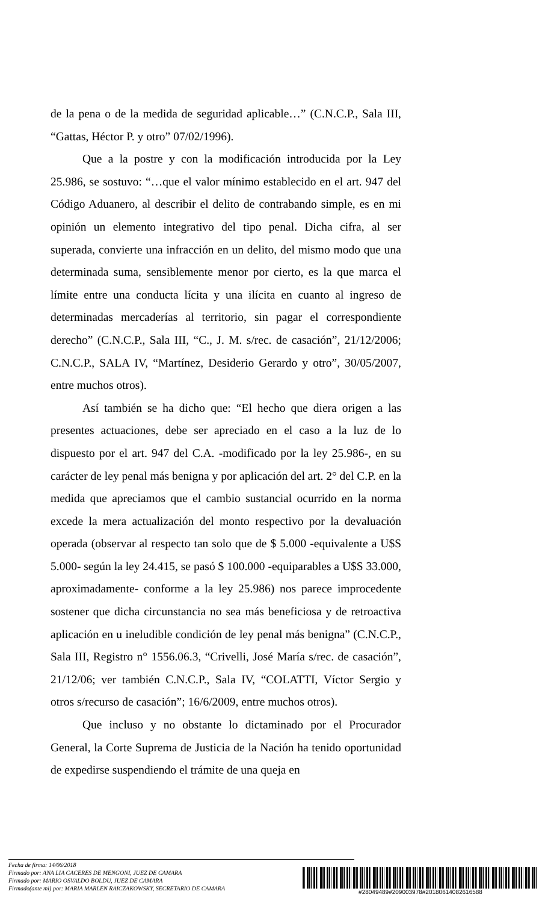de la pena o de la medida de seguridad aplicable…” (C.N.C.P., Sala III, “Gattas, Héctor P. y otro” 07/02/1996).
Que a la postre y con la modificación introducida por la Ley 25.986, se sostuvo: “…que el valor mínimo establecido en el art. 947 del Código Aduanero, al describir el delito de contrabando simple, es en mi opinión un elemento integrativo del tipo penal. Dicha cifra, al ser superada, convierte una infracción en un delito, del mismo modo que una determinada suma, sensiblemente menor por cierto, es la que marca el límite entre una conducta lícita y una ilícita en cuanto al ingreso de determinadas mercaderías al territorio, sin pagar el correspondiente derecho” (C.N.C.P., Sala III, “C., J. M. s/rec. de casación”, 21/12/2006; C.N.C.P., SALA IV, “Martínez, Desiderio Gerardo y otro”, 30/05/2007, entre muchos otros).
Así también se ha dicho que: “El hecho que diera origen a las presentes actuaciones, debe ser apreciado en el caso a la luz de lo dispuesto por el art. 947 del C.A. -modificado por la ley 25.986-, en su carácter de ley penal más benigna y por aplicación del art. 2° del C.P. en la medida que apreciamos que el cambio sustancial ocurrido en la norma excede la mera actualización del monto respectivo por la devaluación operada (observar al respecto tan solo que de $ 5.000 -equivalente a U$S 5.000- según la ley 24.415, se pasó $ 100.000 -equiparables a U$S 33.000, aproximadamente- conforme a la ley 25.986) nos parece improcedente sostener que dicha circunstancia no sea más beneficiosa y de retroactiva aplicación en u ineludible condición de ley penal más benigna” (C.N.C.P., Sala III, Registro n° 1556.06.3, “Crivelli, José María s/rec. de casación”, 21/12/06; ver también C.N.C.P., Sala IV, “COLATTI, Víctor Sergio y otros s/recurso de casación”; 16/6/2009, entre muchos otros).
Que incluso y no obstante lo dictaminado por el Procurador General, la Corte Suprema de Justicia de la Nación ha tenido oportunidad de expedirse suspendiendo el trámite de una queja en
Fecha de firma: 14/06/2018
Firmado por: ANA LIA CACERES DE MENGONI, JUEZ DE CAMARA
Firmado por: MARIO OSVALDO BOLDU, JUEZ DE CAMARA
Firmado(ante mi) por: MARIA MARLEN RAICZAKOWSKY, SECRETARIO DE CAMARA
#28049489#209003978#20180614082616588